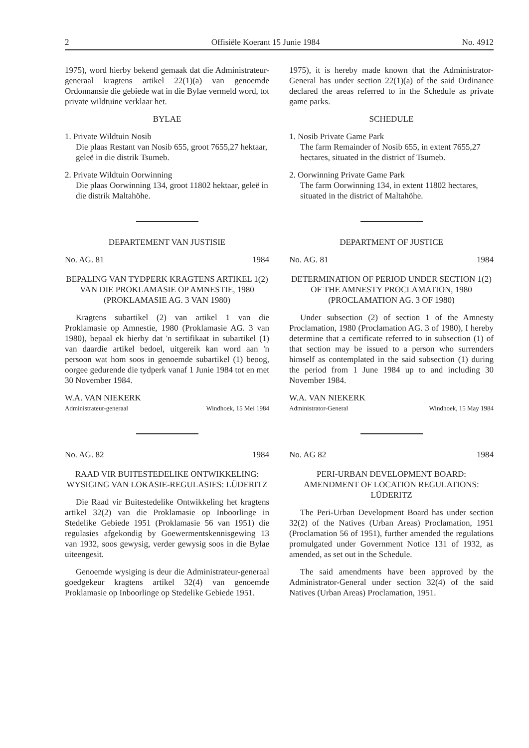2 Offisiële Koerant 15 Junie 1984 No. 4912
1975), word hierby bekend gemaak dat die Administrateur-generaal kragtens artikel 22(1)(a) van genoemde Ordonnansie die gebiede wat in die Bylae vermeld word, tot private wildtuine verklaar het.
BYLAE
1. Private Wildtuin Nosib
Die plaas Restant van Nosib 655, groot 7655,27 hektaar, geleë in die distrik Tsumeb.
2. Private Wildtuin Oorwinning
Die plaas Oorwinning 134, groot 11802 hektaar, geleë in die distrik Maltahöhe.
DEPARTEMENT VAN JUSTISIE
No. AG. 81 1984
BEPALING VAN TYDPERK KRAGTENS ARTIKEL 1(2) VAN DIE PROKLAMASIE OP AMNESTIE, 1980 (PROKLAMASIE AG. 3 VAN 1980)
Kragtens subartikel (2) van artikel 1 van die Proklamasie op Amnestie, 1980 (Proklamasie AG. 3 van 1980), bepaal ek hierby dat 'n sertifikaat in subartikel (1) van daardie artikel bedoel, uitgereik kan word aan 'n persoon wat hom soos in genoemde subartikel (1) beoog, oorgee gedurende die tydperk vanaf 1 Junie 1984 tot en met 30 November 1984.
W.A. VAN NIEKERK
Administrateur-generaal Windhoek, 15 Mei 1984
No. AG. 82 1984
RAAD VIR BUITESTEDELIKE ONTWIKKELING: WYSIGING VAN LOKASIE-REGULASIES: LÜDERITZ
Die Raad vir Buitestedelike Ontwikkeling het kragtens artikel 32(2) van die Proklamasie op Inboorlinge in Stedelike Gebiede 1951 (Proklamasie 56 van 1951) die regulasies afgekondig by Goewermentskennisgewing 13 van 1932, soos gewysig, verder gewysig soos in die Bylae uiteengesit.
Genoemde wysiging is deur die Administrateur-generaal goedgekeur kragtens artikel 32(4) van genoemde Proklamasie op Inboorlinge op Stedelike Gebiede 1951.
1975), it is hereby made known that the Administrator-General has under section 22(1)(a) of the said Ordinance declared the areas referred to in the Schedule as private game parks.
SCHEDULE
1. Nosib Private Game Park
The farm Remainder of Nosib 655, in extent 7655,27 hectares, situated in the district of Tsumeb.
2. Oorwinning Private Game Park
The farm Oorwinning 134, in extent 11802 hectares, situated in the district of Maltahöhe.
DEPARTMENT OF JUSTICE
No. AG. 81 1984
DETERMINATION OF PERIOD UNDER SECTION 1(2) OF THE AMNESTY PROCLAMATION, 1980 (PROCLAMATION AG. 3 OF 1980)
Under subsection (2) of section 1 of the Amnesty Proclamation, 1980 (Proclamation AG. 3 of 1980), I hereby determine that a certificate referred to in subsection (1) of that section may be issued to a person who surrenders himself as contemplated in the said subsection (1) during the period from 1 June 1984 up to and including 30 November 1984.
W.A. VAN NIEKERK
Administrator-General Windhoek, 15 May 1984
No. AG 82 1984
PERI-URBAN DEVELOPMENT BOARD: AMENDMENT OF LOCATION REGULATIONS: LÜDERITZ
The Peri-Urban Development Board has under section 32(2) of the Natives (Urban Areas) Proclamation, 1951 (Proclamation 56 of 1951), further amended the regulations promulgated under Government Notice 131 of 1932, as amended, as set out in the Schedule.
The said amendments have been approved by the Administrator-General under section 32(4) of the said Natives (Urban Areas) Proclamation, 1951.